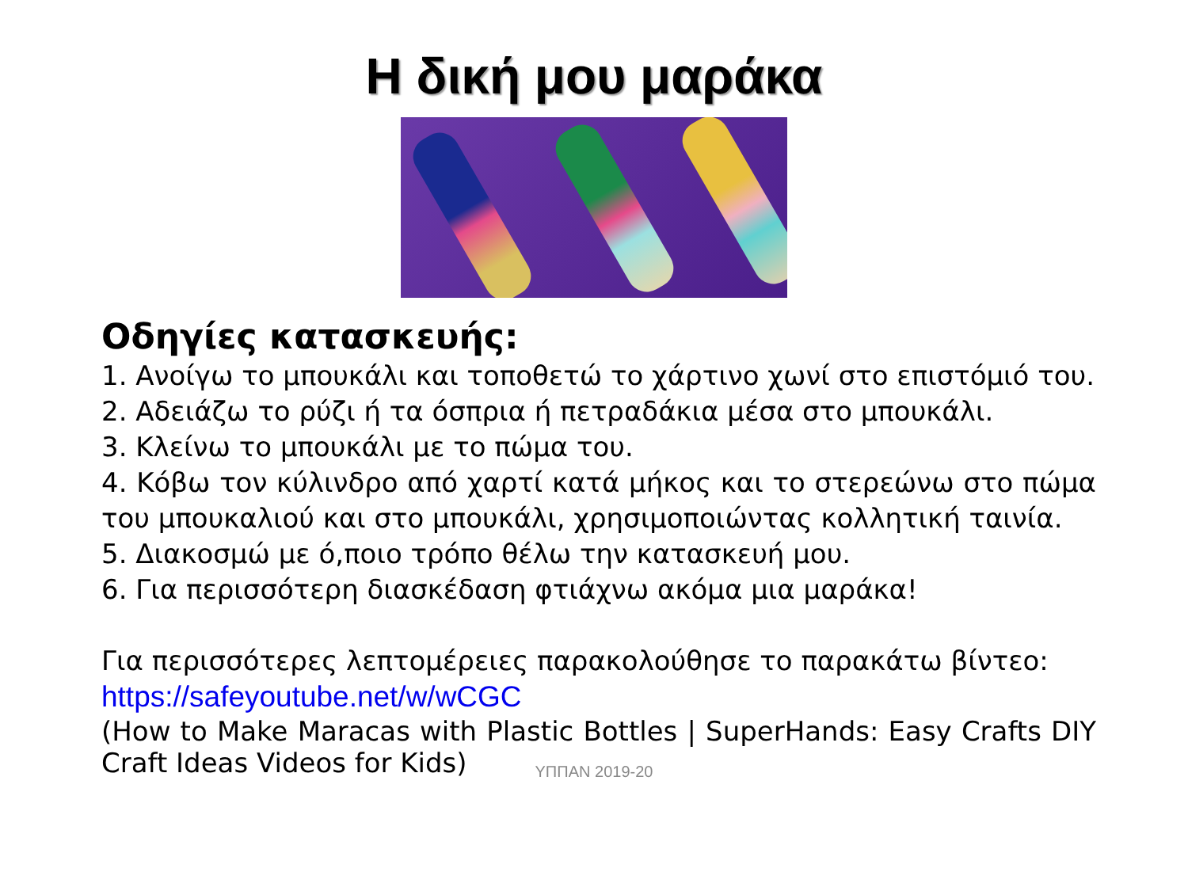Η δική μου μαράκα
Οδηγίες κατασκευής:
1. Ανοίγω το μπουκάλι και τοποθετώ το χάρτινο χωνί στο επιστόμιό του.
2. Αδειάζω το ρύζι ή τα όσπρια ή πετραδάκια μέσα στο μπουκάλι.
3. Κλείνω το μπουκάλι με το πώμα του.
4. Κόβω τον κύλινδρο από χαρτί κατά μήκος και το στερεώνω στο πώμα του μπουκαλιού και στο μπουκάλι, χρησιμοποιώντας κολλητική ταινία.
5. Διακοσμώ με ό,ποιο τρόπο θέλω την κατασκευή μου.
6. Για περισσότερη διασκέδαση φτιάχνω ακόμα μια μαράκα!
Για περισσότερες λεπτομέρειες παρακολούθησε το παρακάτω βίντεο:
https://safeyoutube.net/w/wCGC
(How to Make Maracas with Plastic Bottles | SuperHands: Easy Crafts DIY Craft Ideas Videos for Kids)
ΥΠΠΑΝ 2019-20